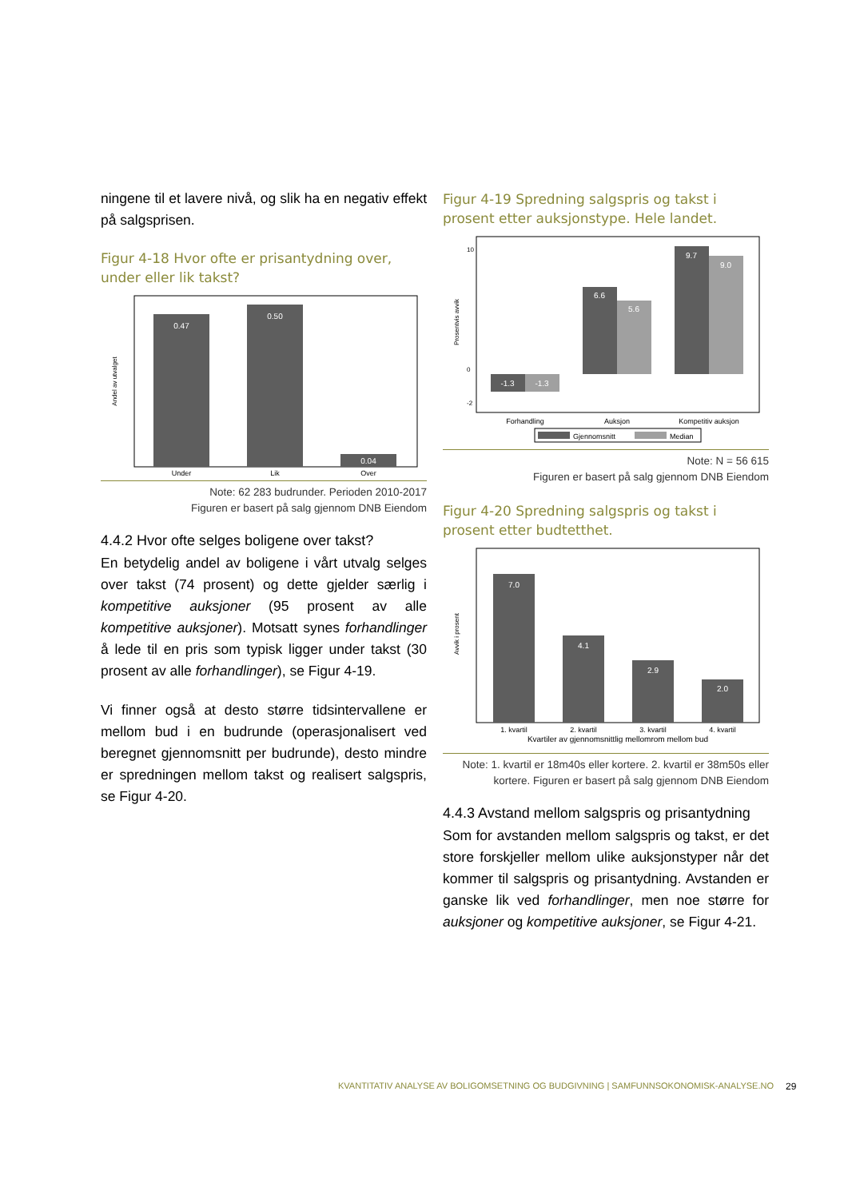ningene til et lavere nivå, og slik ha en negativ effekt på salgsprisen.
Figur 4-18 Hvor ofte er prisantydning over, under eller lik takst?
Andel av utvalget
0.47
0.50
0.04
Under
Lik
Over
Note: 62 283 budrunder. Perioden 2010-2017
Figuren er basert på salg gjennom DNB Eiendom
4.4.2 Hvor ofte selges boligene over takst?
En betydelig andel av boligene i vårt utvalg selges over takst (74 prosent) og dette gjelder særlig i kompetitive auksjoner (95 prosent av alle kompetitive auksjoner). Motsatt synes forhandlinger å lede til en pris som typisk ligger under takst (30 prosent av alle forhandlinger), se Figur 4-19.
Vi finner også at desto større tidsintervallene er mellom bud i en budrunde (operasjonalisert ved beregnet gjennomsnitt per budrunde), desto mindre er spredningen mellom takst og realisert salgspris, se Figur 4-20.
Figur 4-19 Spredning salgspris og takst i prosent etter auksjonstype. Hele landet.
Prosentvis avvik
10
0
-2
-1.3
-1.3
6.6
5.6
9.7
9.0
Forhandling
Auksjon
Kompetitiv auksjon
Gjennomsnitt
Median
Note: N = 56 615
Figuren er basert på salg gjennom DNB Eiendom
Figur 4-20 Spredning salgspris og takst i prosent etter budtetthet.
Avvik i prosent
7.0
4.1
2.9
2.0
1. kvartil
2. kvartil
3. kvartil
4. kvartil
Kvartiler av gjennomsnittlig mellomrom mellom bud
Note: 1. kvartil er 18m40s eller kortere. 2. kvartil er 38m50s eller kortere. Figuren er basert på salg gjennom DNB Eiendom
4.4.3 Avstand mellom salgspris og prisantydning
Som for avstanden mellom salgspris og takst, er det store forskjeller mellom ulike auksjonstyper når det kommer til salgspris og prisantydning. Avstanden er ganske lik ved forhandlinger, men noe større for auksjoner og kompetitive auksjoner, se Figur 4-21.
KVANTITATIV ANALYSE AV BOLIGOMSETNING OG BUDGIVNING | SAMFUNNSOKONOMISK-ANALYSE.NO
29